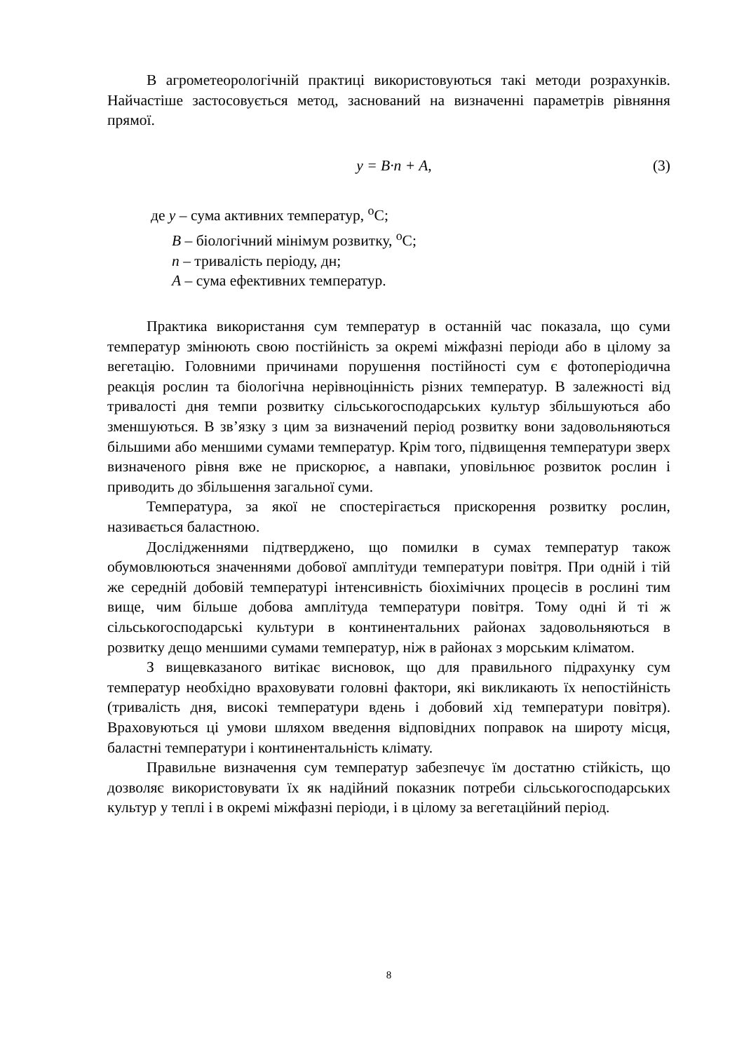В агрометеорологічній практиці використовуються такі методи розрахунків. Найчастіше застосовується метод, заснований на визначенні параметрів рівняння прямої.
y = B·n + A, (3)
де y – сума активних температур, <sup>о</sup>С;
B – біологічний мінімум розвитку, <sup>о</sup>С;
n – тривалість періоду, дн;
A – сума ефективних температур.
Практика використання сум температур в останній час показала, що суми температур змінюють свою постійність за окремі міжфазні періоди або в цілому за вегетацію. Головними причинами порушення постійності сум є фотоперіодична реакція рослин та біологічна нерівноцінність різних температур. В залежності від тривалості дня темпи розвитку сільськогосподарських культур збільшуються або зменшуються. В зв’язку з цим за визначений період розвитку вони задовольняються більшими або меншими сумами температур. Крім того, підвищення температури зверх визначеного рівня вже не прискорює, а навпаки, уповільнює розвиток рослин і приводить до збільшення загальної суми.
Температура, за якої не спостерігається прискорення розвитку рослин, називається баластною.
Дослідженнями підтверджено, що помилки в сумах температур також обумовлюються значеннями добової амплітуди температури повітря. При одній і тій же середній добовій температурі інтенсивність біохімічних процесів в рослині тим вище, чим більше добова амплітуда температури повітря. Тому одні й ті ж сільськогосподарські культури в континентальних районах задовольняються в розвитку дещо меншими сумами температур, ніж в районах з морським кліматом.
З вищевказаного витікає висновок, що для правильного підрахунку сум температур необхідно враховувати головні фактори, які викликають їх непостійність (тривалість дня, високі температури вдень і добовий хід температури повітря). Враховуються ці умови шляхом введення відповідних поправок на широту місця, баластні температури і континентальність клімату.
Правильне визначення сум температур забезпечує їм достатню стійкість, що дозволяє використовувати їх як надійний показник потреби сільськогосподарських культур у теплі і в окремі міжфазні періоди, і в цілому за вегетаційний період.
8